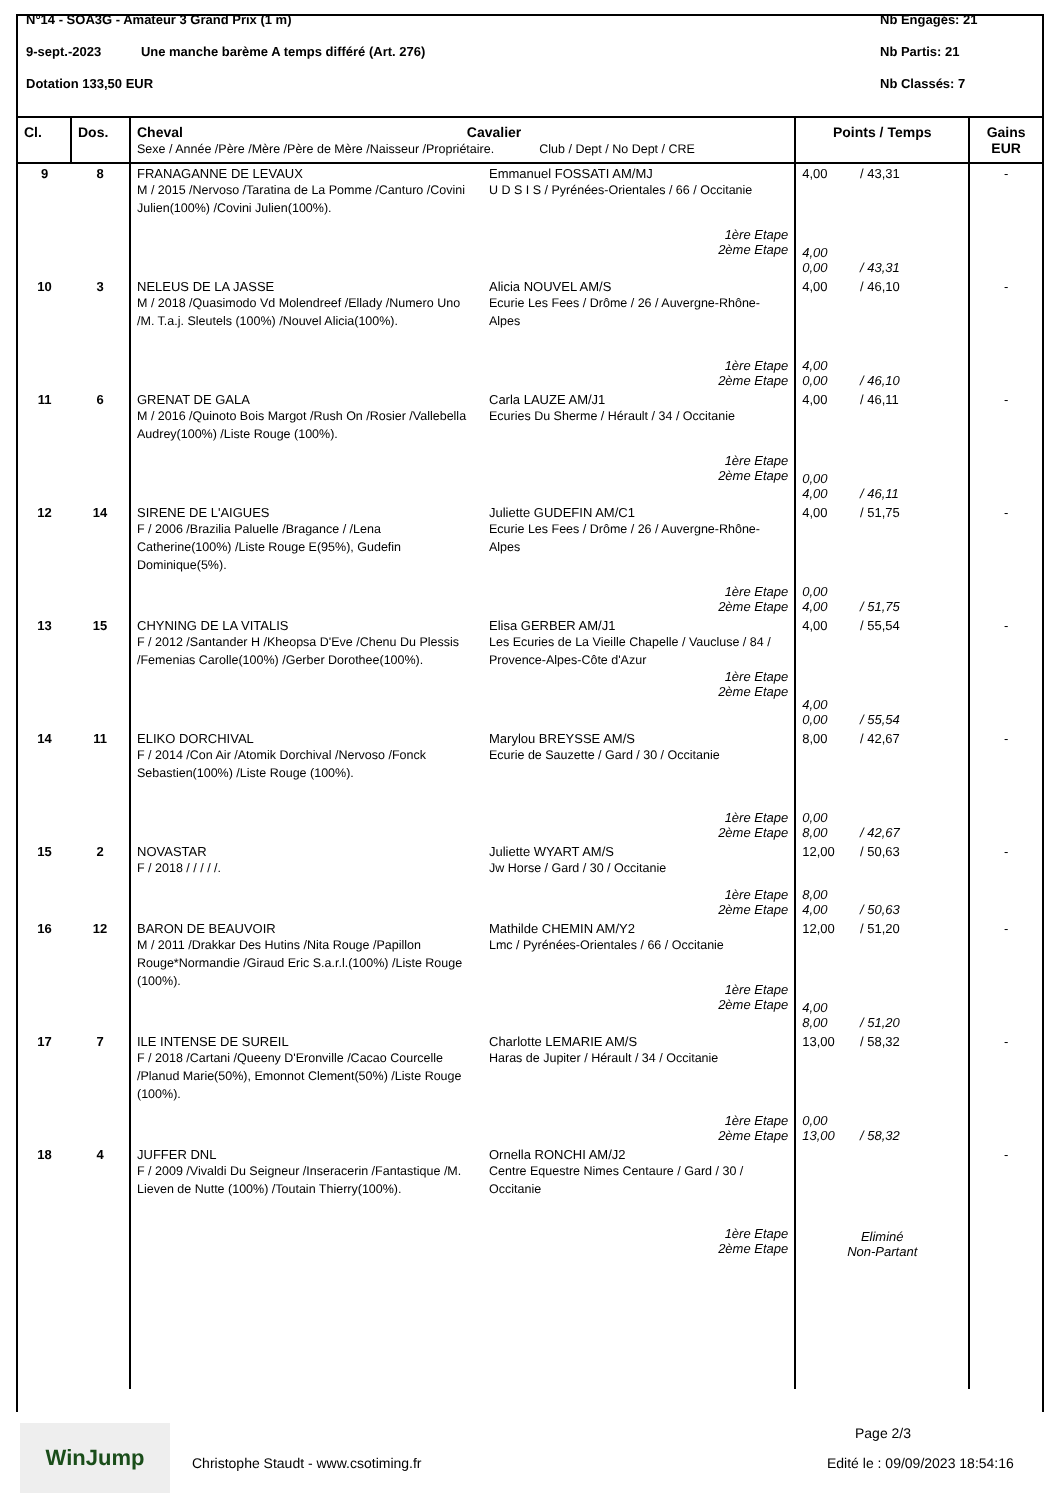N°14 - SOA3G - Amateur 3 Grand Prix (1 m) Nb Engagés: 21
9-sept.-2023 Une manche barème A temps différé (Art. 276) Nb Partis: 21
Dotation 133,50 EUR Nb Classés: 7
| Cl. | Dos. | Cheval Cavalier Sexe / Année /Père /Mère /Père de Mère /Naisseur /Propriétaire. Club / Dept / No Dept / CRE | | Points / Temps | Gains EUR |
| --- | --- | --- | --- | --- | --- |
| 9 | 8 | FRANAGANNE DE LEVAUX M / 2015 /Nervoso /Taratina de La Pomme /Canturo /Covini Julien(100%) /Covini Julien(100%). | Emmanuel FOSSATI AM/MJ U D S I S / Pyrénées-Orientales / 66 / Occitanie 1ère Etape 2ème Etape | 4,00 / 43,31 4,00 0,00 / 43,31 | - |
| 10 | 3 | NELEUS DE LA JASSE M / 2018 /Quasimodo Vd Molendreef /Ellady /Numero Uno /M. T.a.j. Sleutels (100%) /Nouvel Alicia(100%). | Alicia NOUVEL AM/S Ecurie Les Fees / Drôme / 26 / Auvergne-Rhône-Alpes 1ère Etape 2ème Etape | 4,00 / 46,10 4,00 0,00 / 46,10 | - |
| 11 | 6 | GRENAT DE GALA M / 2016 /Quinoto Bois Margot /Rush On /Rosier /Vallebella Audrey(100%) /Liste Rouge (100%). | Carla LAUZE AM/J1 Ecuries Du Sherme / Hérault / 34 / Occitanie 1ère Etape 2ème Etape | 4,00 / 46,11 0,00 4,00 / 46,11 | - |
| 12 | 14 | SIRENE DE L'AIGUES F / 2006 /Brazilia Paluelle /Bragance / /Lena Catherine(100%) /Liste Rouge E(95%), Gudefin Dominique(5%). | Juliette GUDEFIN AM/C1 Ecurie Les Fees / Drôme / 26 / Auvergne-Rhône-Alpes 1ère Etape 2ème Etape | 4,00 / 51,75 0,00 4,00 / 51,75 | - |
| 13 | 15 | CHYNING DE LA VITALIS F / 2012 /Santander H /Kheopsa D'Eve /Chenu Du Plessis /Femenias Carolle(100%) /Gerber Dorothee(100%). | Elisa GERBER AM/J1 Les Ecuries de La Vieille Chapelle / Vaucluse / 84 / Provence-Alpes-Côte d'Azur 1ère Etape 2ème Etape | 4,00 / 55,54 4,00 0,00 / 55,54 | - |
| 14 | 11 | ELIKO DORCHIVAL F / 2014 /Con Air /Atomik Dorchival /Nervoso /Fonck Sebastien(100%) /Liste Rouge (100%). | Marylou BREYSSE AM/S Ecurie de Sauzette / Gard / 30 / Occitanie 1ère Etape 2ème Etape | 8,00 / 42,67 0,00 8,00 / 42,67 | - |
| 15 | 2 | NOVASTAR F / 2018 / / / / /. | Juliette WYART AM/S Jw Horse / Gard / 30 / Occitanie 1ère Etape 2ème Etape | 12,00 / 50,63 8,00 4,00 / 50,63 | - |
| 16 | 12 | BARON DE BEAUVOIR M / 2011 /Drakkar Des Hutins /Nita Rouge /Papillon Rouge*Normandie /Giraud Eric S.a.r.l.(100%) /Liste Rouge (100%). | Mathilde CHEMIN AM/Y2 Lmc / Pyrénées-Orientales / 66 / Occitanie 1ère Etape 2ème Etape | 12,00 / 51,20 4,00 8,00 / 51,20 | - |
| 17 | 7 | ILE INTENSE DE SUREIL F / 2018 /Cartani /Queeny D'Eronville /Cacao Courcelle /Planud Marie(50%), Emonnot Clement(50%) /Liste Rouge (100%). | Charlotte LEMARIE AM/S Haras de Jupiter / Hérault / 34 / Occitanie 1ère Etape 2ème Etape | 13,00 / 58,32 0,00 13,00 / 58,32 | - |
| 18 | 4 | JUFFER DNL F / 2009 /Vivaldi Du Seigneur /Inseracerin /Fantastique /M. Lieven de Nutte (100%) /Toutain Thierry(100%). | Ornella RONCHI AM/J2 Centre Equestre Nimes Centaure / Gard / 30 / Occitanie 1ère Etape 2ème Etape | Eliminé Non-Partant | - |
WinJump
Christophe Staudt - www.csotiming.fr
Page 2/3
Edité le : 09/09/2023 18:54:16